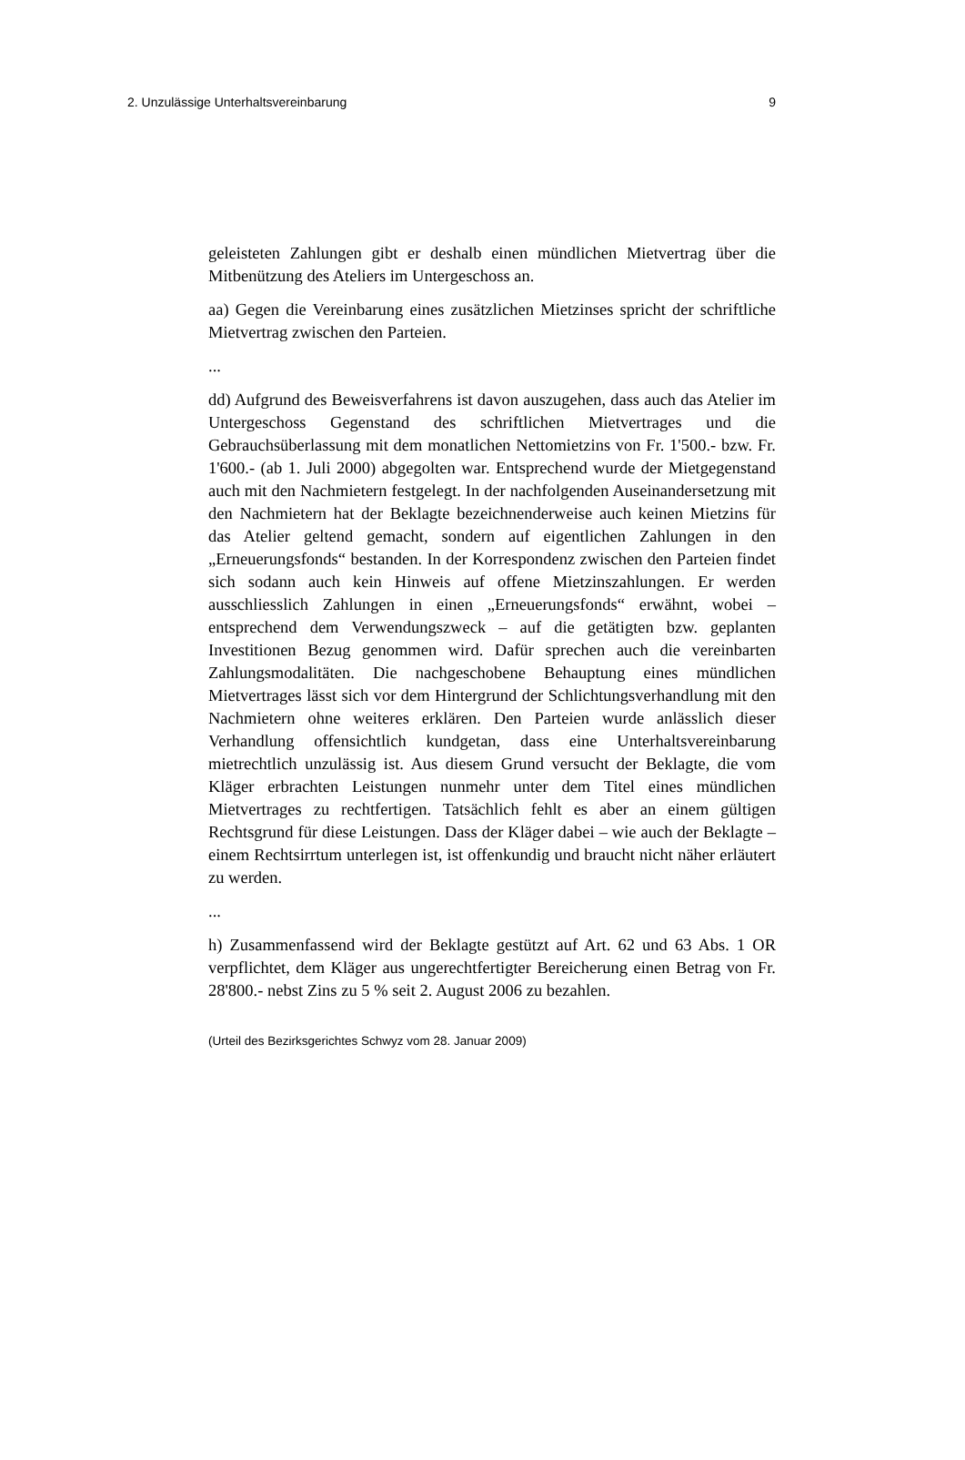2. Unzulässige Unterhaltsvereinbarung 9
geleisteten Zahlungen gibt er deshalb einen mündlichen Mietvertrag über die Mitbenützung des Ateliers im Untergeschoss an.
aa) Gegen die Vereinbarung eines zusätzlichen Mietzinses spricht der schriftliche Mietvertrag zwischen den Parteien.
...
dd) Aufgrund des Beweisverfahrens ist davon auszugehen, dass auch das Atelier im Untergeschoss Gegenstand des schriftlichen Mietvertrages und die Gebrauchsüberlassung mit dem monatlichen Nettomietzins von Fr. 1'500.- bzw. Fr. 1'600.- (ab 1. Juli 2000) abgegolten war. Entsprechend wurde der Mietgegenstand auch mit den Nachmietern festgelegt. In der nachfolgenden Auseinandersetzung mit den Nachmietern hat der Beklagte bezeichnenderweise auch keinen Mietzins für das Atelier geltend gemacht, sondern auf eigentlichen Zahlungen in den „Erneuerungsfonds“ bestanden. In der Korrespondenz zwischen den Parteien findet sich sodann auch kein Hinweis auf offene Mietzinszahlungen. Er werden ausschliesslich Zahlungen in einen „Erneuerungsfonds“ erwähnt, wobei – entsprechend dem Verwendungszweck – auf die getätigten bzw. geplanten Investitionen Bezug genommen wird. Dafür sprechen auch die vereinbarten Zahlungsmodalitäten. Die nachgeschobene Behauptung eines mündlichen Mietvertrages lässt sich vor dem Hintergrund der Schlichtungsverhandlung mit den Nachmietern ohne weiteres erklären. Den Parteien wurde anlässlich dieser Verhandlung offensichtlich kundgetan, dass eine Unterhaltsvereinbarung mietrechtlich unzulässig ist. Aus diesem Grund versucht der Beklagte, die vom Kläger erbrachten Leistungen nunmehr unter dem Titel eines mündlichen Mietvertrages zu rechtfertigen. Tatsächlich fehlt es aber an einem gültigen Rechtsgrund für diese Leistungen. Dass der Kläger dabei – wie auch der Beklagte – einem Rechtsirrtum unterlegen ist, ist offenkundig und braucht nicht näher erläutert zu werden.
...
h) Zusammenfassend wird der Beklagte gestützt auf Art. 62 und 63 Abs. 1 OR verpflichtet, dem Kläger aus ungerechtfertigter Bereicherung einen Betrag von Fr. 28'800.- nebst Zins zu 5 % seit 2. August 2006 zu bezahlen.
(Urteil des Bezirksgerichtes Schwyz vom 28. Januar 2009)